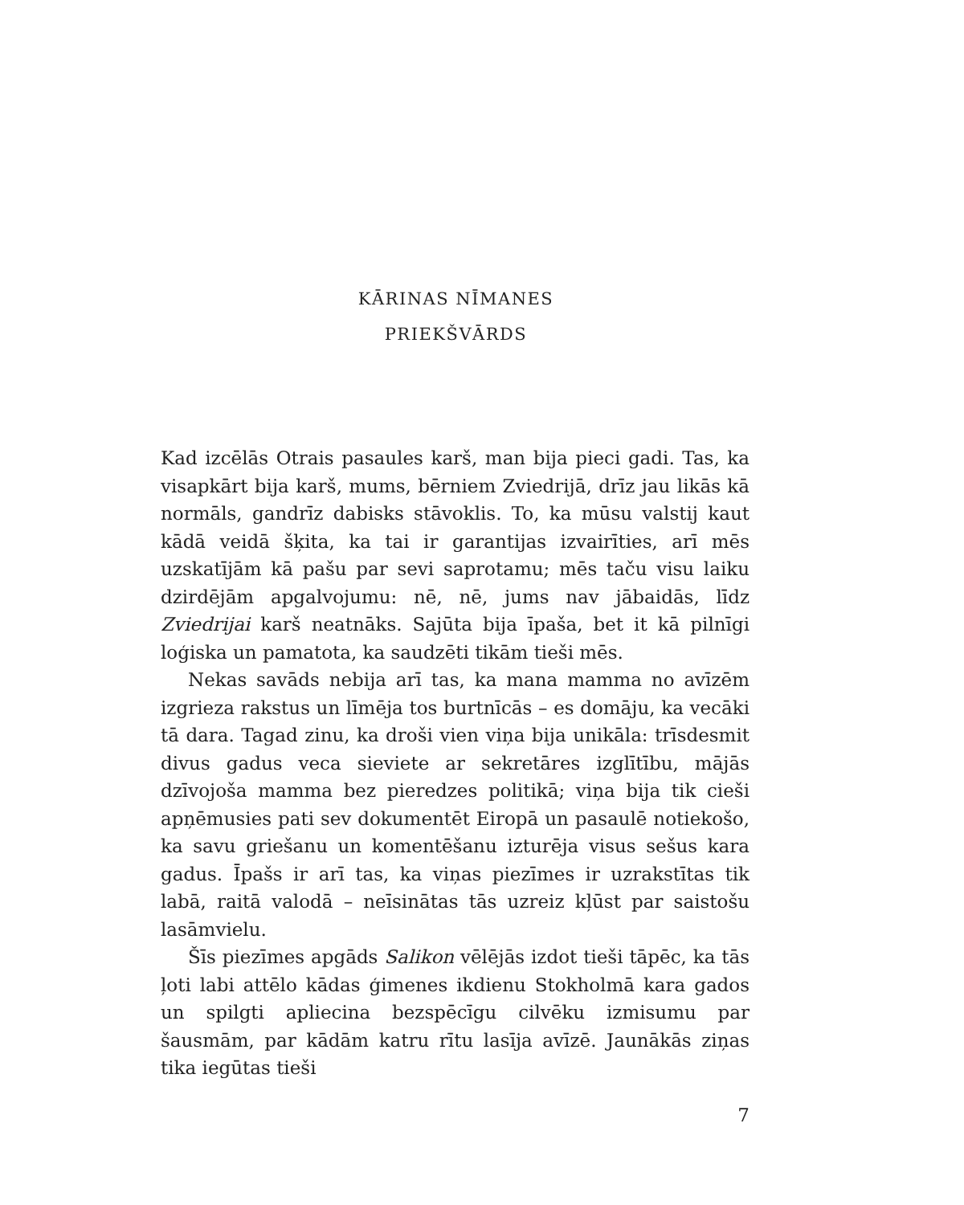KĀRINAS NĪMANES
PRIEKŠVĀRDS
Kad izcēlās Otrais pasaules karš, man bija pieci gadi. Tas, ka visapkārt bija karš, mums, bērniem Zviedrijā, drīz jau likās kā normāls, gandrīz dabisks stāvoklis. To, ka mūsu valstij kaut kādā veidā šķita, ka tai ir garantijas izvairīties, arī mēs uzskatījām kā pašu par sevi saprotamu; mēs taču visu laiku dzirdējām apgalvojumu: nē, nē, jums nav jābaidās, līdz Zviedrijai karš neatnāks. Sajūta bija īpaša, bet it kā pilnīgi loģiska un pamatota, ka saudzēti tikām tieši mēs.
Nekas savāds nebija arī tas, ka mana mamma no avīzēm izgrieza rakstus un līmēja tos burtnīcās – es domāju, ka vecāki tā dara. Tagad zinu, ka droši vien viņa bija unikāla: trīsdesmit divus gadus veca sieviete ar sekretāres izglītību, mājās dzīvojoša mamma bez pieredzes politikā; viņa bija tik cieši apņēmusies pati sev dokumentēt Eiropā un pasaulē notiekošo, ka savu griešanu un komentēšanu izturēja visus sešus kara gadus. Īpašs ir arī tas, ka viņas piezīmes ir uzrakstītas tik labā, raitā valodā – neīsinātas tās uzreiz kļūst par saistošu lasāmvielu.
Šīs piezīmes apgāds Salikon vēlējās izdot tieši tāpēc, ka tās ļoti labi attēlo kādas ģimenes ikdienu Stokholmā kara gados un spilgti apliecina bezspēcīgu cilvēku izmisumu par šausmām, par kādām katru rītu lasīja avīzē. Jaunākās ziņas tika iegūtas tieši
7